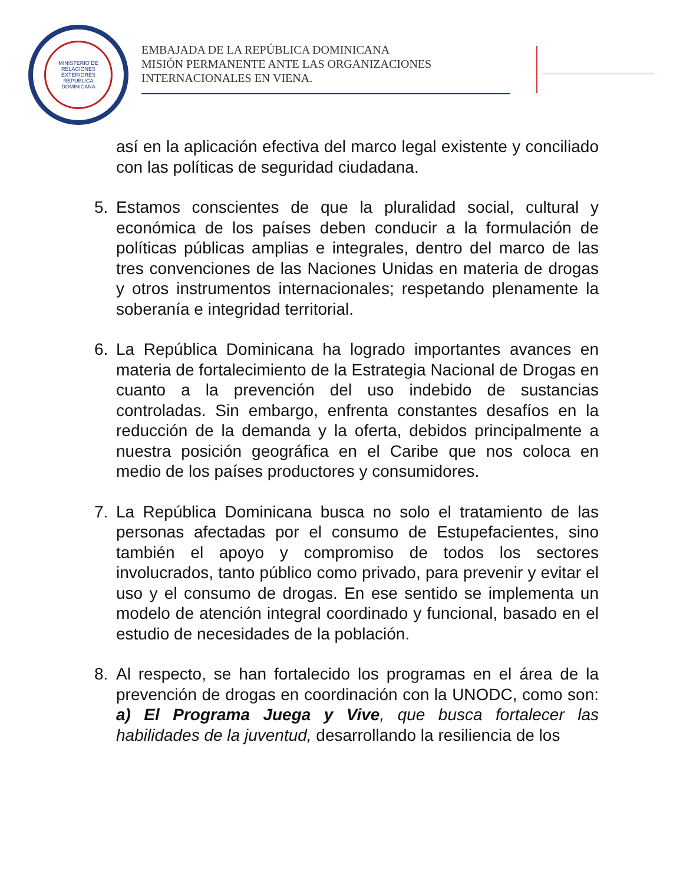MINISTERIO DE RELACIONES EXTERIORES
REPÚBLICA DOMINICANA
EMBAJADA DE LA REPÚBLICA DOMINICANA
MISIÓN PERMANENTE ANTE LAS ORGANIZACIONES
INTERNACIONALES EN VIENA.
así en la aplicación efectiva del marco legal existente y conciliado con las políticas de seguridad ciudadana.
5. Estamos conscientes de que la pluralidad social, cultural y económica de los países deben conducir a la formulación de políticas públicas amplias e integrales, dentro del marco de las tres convenciones de las Naciones Unidas en materia de drogas y otros instrumentos internacionales; respetando plenamente la soberanía e integridad territorial.
6. La República Dominicana ha logrado importantes avances en materia de fortalecimiento de la Estrategia Nacional de Drogas en cuanto a la prevención del uso indebido de sustancias controladas. Sin embargo, enfrenta constantes desafíos en la reducción de la demanda y la oferta, debidos principalmente a nuestra posición geográfica en el Caribe que nos coloca en medio de los países productores y consumidores.
7. La República Dominicana busca no solo el tratamiento de las personas afectadas por el consumo de Estupefacientes, sino también el apoyo y compromiso de todos los sectores involucrados, tanto público como privado, para prevenir y evitar el uso y el consumo de drogas. En ese sentido se implementa un modelo de atención integral coordinado y funcional, basado en el estudio de necesidades de la población.
8. Al respecto, se han fortalecido los programas en el área de la prevención de drogas en coordinación con la UNODC, como son: a) El Programa Juega y Vive, que busca fortalecer las habilidades de la juventud, desarrollando la resiliencia de los